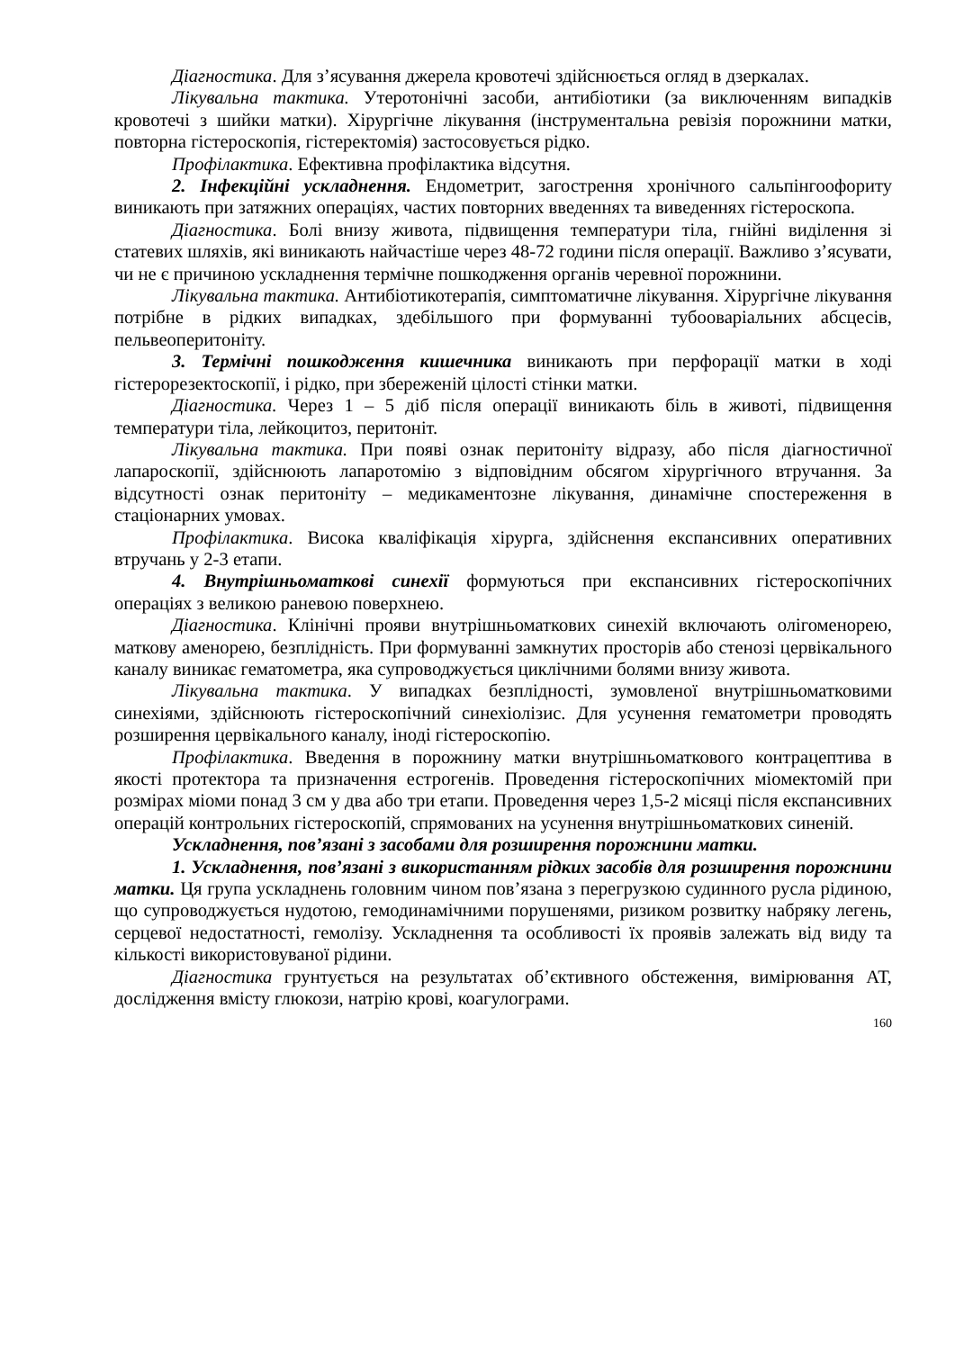Діагностика. Для з’ясування джерела кровотечі здійснюється огляд в дзеркалах.
Лікувальна тактика. Утеротонічні засоби, антибіотики (за виключенням випадків кровотечі з шийки матки). Хірургічне лікування (інструментальна ревізія порожнини матки, повторна гістероскопія, гістеректомія) застосовується рідко.
Профілактика. Ефективна профілактика відсутня.
2. Інфекційні ускладнення. Ендометрит, загострення хронічного сальпінгоофориту виникають при затяжних операціях, частих повторних введеннях та виведеннях гістероскопа.
Діагностика. Болі внизу живота, підвищення температури тіла, гнійні виділення зі статевих шляхів, які виникають найчастіше через 48-72 години після операції. Важливо з’ясувати, чи не є причиною ускладнення термічне пошкодження органів черевної порожнини.
Лікувальна тактика. Антибіотикотерапія, симптоматичне лікування. Хірургічне лікування потрібне в рідких випадках, здебільшого при формуванні тубооваріальних абсцесів, пельвеоперитоніту.
3. Термічні пошкодження кишечника виникають при перфорації матки в ході гістерорезектоскопії, і рідко, при збереженій цілості стінки матки.
Діагностика. Через 1 – 5 діб після операції виникають біль в животі, підвищення температури тіла, лейкоцитоз, перитоніт.
Лікувальна тактика. При появі ознак перитоніту відразу, або після діагностичної лапароскопії, здійснюють лапаротомію з відповідним обсягом хірургічного втручання. За відсутності ознак перитоніту – медикаментозне лікування, динамічне спостереження в стаціонарних умовах.
Профілактика. Висока кваліфікація хірурга, здійснення експансивних оперативних втручань у 2-3 етапи.
4. Внутрішньоматкові синехії формуються при експансивних гістероскопічних операціях з великою раневою поверхнею.
Діагностика. Клінічні прояви внутрішньоматкових синехій включають олігоменорею, маткову аменорею, безплідність. При формуванні замкнутих просторів або стенозі цервікального каналу виникає гематометра, яка супроводжується циклічними болями внизу живота.
Лікувальна тактика. У випадках безплідності, зумовленої внутрішньоматковими синехіями, здійснюють гістероскопічний синехіолізис. Для усунення гематометри проводять розширення цервікального каналу, іноді гістероскопію.
Профілактика. Введення в порожнину матки внутрішньоматкового контрацептива в якості протектора та призначення естрогенів. Проведення гістероскопічних міомектомій при розмірах міоми понад 3 см у два або три етапи. Проведення через 1,5-2 місяці після експансивних операцій контрольних гістероскопій, спрямованих на усунення внутрішньоматкових синеній.
Ускладнення, пов’язані з засобами для розширення порожнини матки.
1. Ускладнення, пов’язані з використанням рідких засобів для розширення порожнини матки. Ця група ускладнень головним чином пов’язана з перегрузкою судинного русла рідиною, що супроводжується нудотою, гемодинамічними порушенями, ризиком розвитку набряку легень, серцевої недостатності, гемолізу. Ускладнення та особливості їх проявів залежать від виду та кількості використовуваної рідини.
Діагностика грунтується на результатах об’єктивного обстеження, вимірювання АТ, дослідження вмісту глюкози, натрію крові, коагулограми.
160